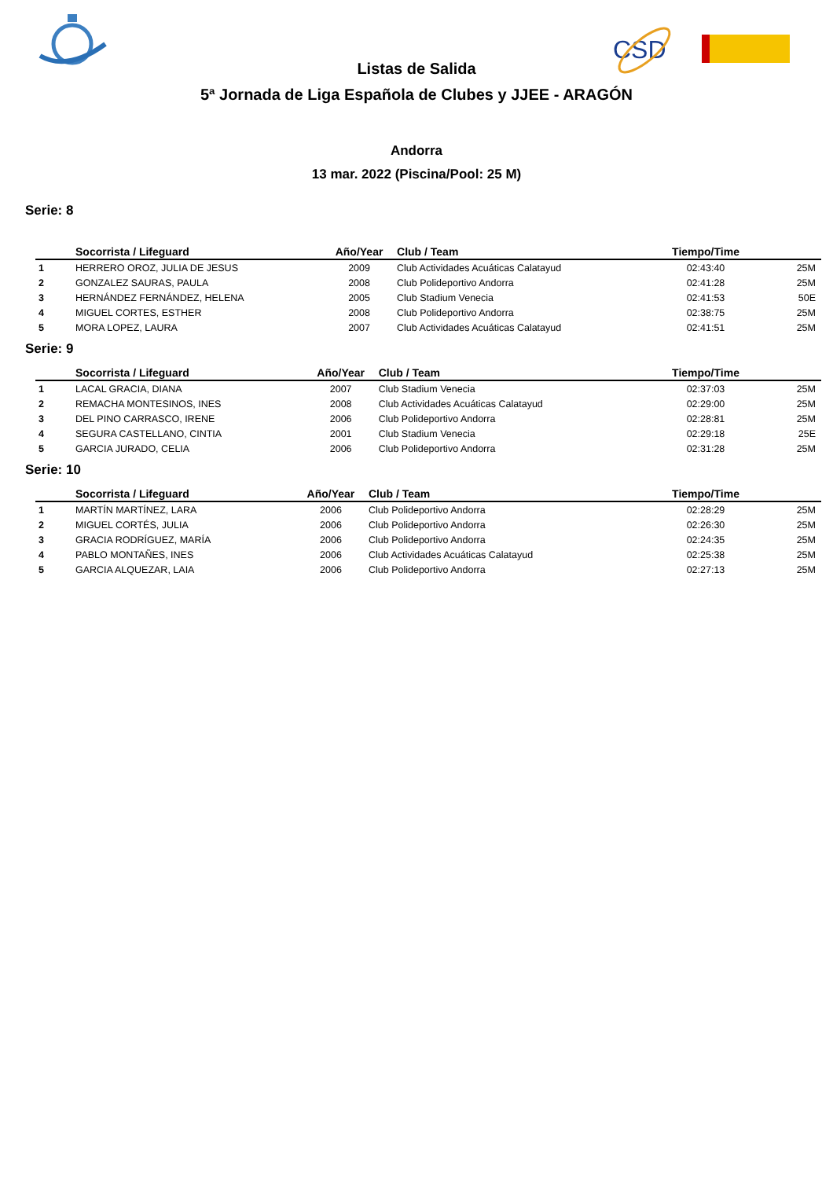CSD
Listas de Salida
5ª Jornada de Liga Española de Clubes y JJEE - ARAGÓN
Andorra
13 mar. 2022 (Piscina/Pool: 25 M)
Serie: 8
| | Socorrista / Lifeguard | Año/Year | Club / Team | Tiempo/Time | |
| --- | --- | --- | --- | --- | --- |
| 1 | HERRERO OROZ, JULIA DE JESUS | 2009 | Club Actividades Acuáticas Calatayud | 02:43:40 | 25M |
| 2 | GONZALEZ SAURAS, PAULA | 2008 | Club Polideportivo Andorra | 02:41:28 | 25M |
| 3 | HERNÁNDEZ FERNÁNDEZ, HELENA | 2005 | Club Stadium Venecia | 02:41:53 | 50E |
| 4 | MIGUEL CORTES, ESTHER | 2008 | Club Polideportivo Andorra | 02:38:75 | 25M |
| 5 | MORA LOPEZ, LAURA | 2007 | Club Actividades Acuáticas Calatayud | 02:41:51 | 25M |
Serie: 9
| | Socorrista / Lifeguard | Año/Year | Club / Team | Tiempo/Time | |
| --- | --- | --- | --- | --- | --- |
| 1 | LACAL GRACIA, DIANA | 2007 | Club Stadium Venecia | 02:37:03 | 25M |
| 2 | REMACHA MONTESINOS, INES | 2008 | Club Actividades Acuáticas Calatayud | 02:29:00 | 25M |
| 3 | DEL PINO CARRASCO, IRENE | 2006 | Club Polideportivo Andorra | 02:28:81 | 25M |
| 4 | SEGURA CASTELLANO, CINTIA | 2001 | Club Stadium Venecia | 02:29:18 | 25E |
| 5 | GARCIA JURADO, CELIA | 2006 | Club Polideportivo Andorra | 02:31:28 | 25M |
Serie: 10
| | Socorrista / Lifeguard | Año/Year | Club / Team | Tiempo/Time | |
| --- | --- | --- | --- | --- | --- |
| 1 | MARTÍN MARTÍNEZ, LARA | 2006 | Club Polideportivo Andorra | 02:28:29 | 25M |
| 2 | MIGUEL CORTÉS, JULIA | 2006 | Club Polideportivo Andorra | 02:26:30 | 25M |
| 3 | GRACIA RODRÍGUEZ, MARÍA | 2006 | Club Polideportivo Andorra | 02:24:35 | 25M |
| 4 | PABLO MONTAÑES, INES | 2006 | Club Actividades Acuáticas Calatayud | 02:25:38 | 25M |
| 5 | GARCIA ALQUEZAR, LAIA | 2006 | Club Polideportivo Andorra | 02:27:13 | 25M |